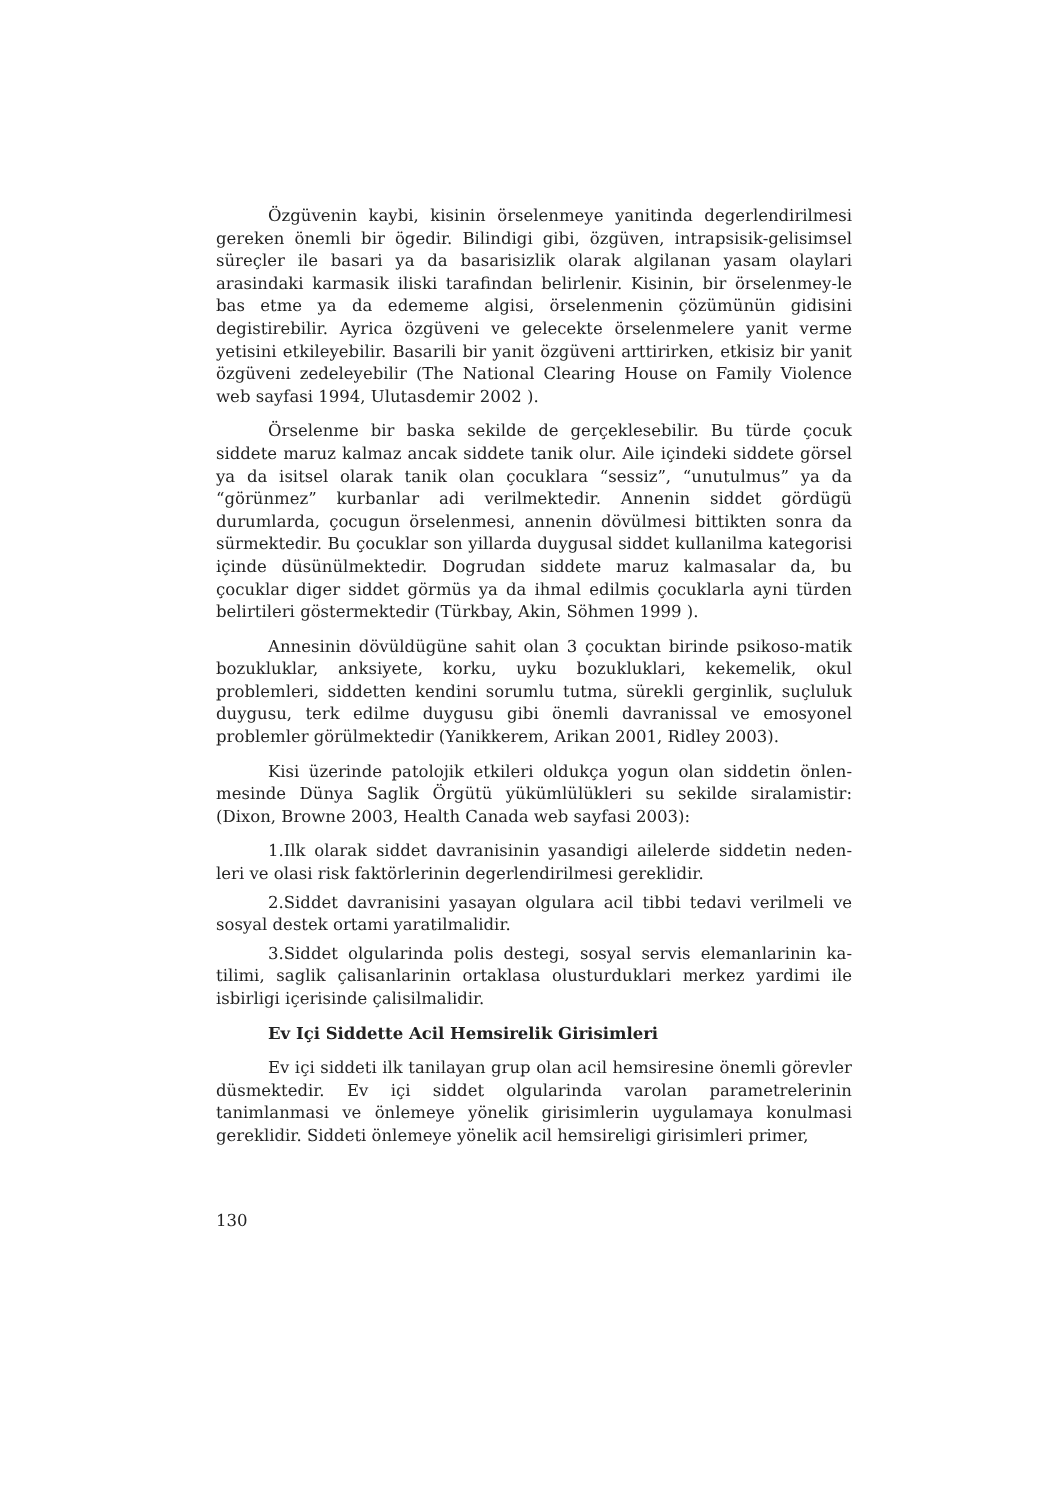Özgüvenin kaybi, kisinin örselenmeye yanitinda degerlendirilmesi gereken önemli bir ögedir. Bilindigi gibi, özgüven, intrapsisik-gelisimsel süreçler ile basari ya da basarisizlik olarak algilanan yasam olaylari arasindaki karmasik iliski tarafindan belirlenir. Kisinin, bir örselenmey-le bas etme ya da edememe algisi, örselenmenin çözümünün gidisini degistirebilir. Ayrica özgüveni ve gelecekte örselenmelere yanit verme yetisini etkileyebilir. Basarili bir yanit özgüveni arttirirken, etkisiz bir yanit özgüveni zedeleyebilir (The National Clearing House on Family Violence web sayfasi 1994, Ulutasdemir 2002 ).
Örselenme bir baska sekilde de gerçeklesebilir. Bu türde çocuk siddete maruz kalmaz ancak siddete tanik olur. Aile içindeki siddete görsel ya da isitsel olarak tanik olan çocuklara “sessiz”, “unutulmus” ya da “görünmez” kurbanlar adi verilmektedir. Annenin siddet gördügü durumlarda, çocugun örselenmesi, annenin dövülmesi bittikten sonra da sürmektedir. Bu çocuklar son yillarda duygusal siddet kullanilma kategorisi içinde düsünülmektedir. Dogrudan siddete maruz kalmasalar da, bu çocuklar diger siddet görmüs ya da ihmal edilmis çocuklarla ayni türden belirtileri göstermektedir (Türkbay, Akin, Söhmen 1999 ).
Annesinin dövüldügüne sahit olan 3 çocuktan birinde psikoso-matik bozukluklar, anksiyete, korku, uyku bozukluklari, kekemelik, okul problemleri, siddetten kendini sorumlu tutma, sürekli gerginlik, suçluluk duygusu, terk edilme duygusu gibi önemli davranissal ve emosyonel problemler görülmektedir (Yanikkerem, Arikan 2001, Ridley 2003).
Kisi üzerinde patolojik etkileri oldukça yogun olan siddetin önlen-mesinde Dünya Saglik Örgütü yükümlülükleri su sekilde siralamistir: (Dixon, Browne 2003, Health Canada web sayfasi 2003):
1.Ilk olarak siddet davranisinin yasandigi ailelerde siddetin neden-leri ve olasi risk faktörlerinin degerlendirilmesi gereklidir.
2.Siddet davranisini yasayan olgulara acil tibbi tedavi verilmeli ve sosyal destek ortami yaratilmalidir.
3.Siddet olgularinda polis destegi, sosyal servis elemanlarinin ka-tilimi, saglik çalisanlarinin ortaklasa olusturduklari merkez yardimi ile isbirligi içerisinde çalisilmalidir.
Ev Içi Siddette Acil Hemsirelik Girisimleri
Ev içi siddeti ilk tanilayan grup olan acil hemsiresine önemli görevler düsmektedir. Ev içi siddet olgularinda varolan parametrelerinin tanimlanmasi ve önlemeye yönelik girisimlerin uygulamaya konulmasi gereklidir. Siddeti önlemeye yönelik acil hemsireligi girisimleri primer,
130